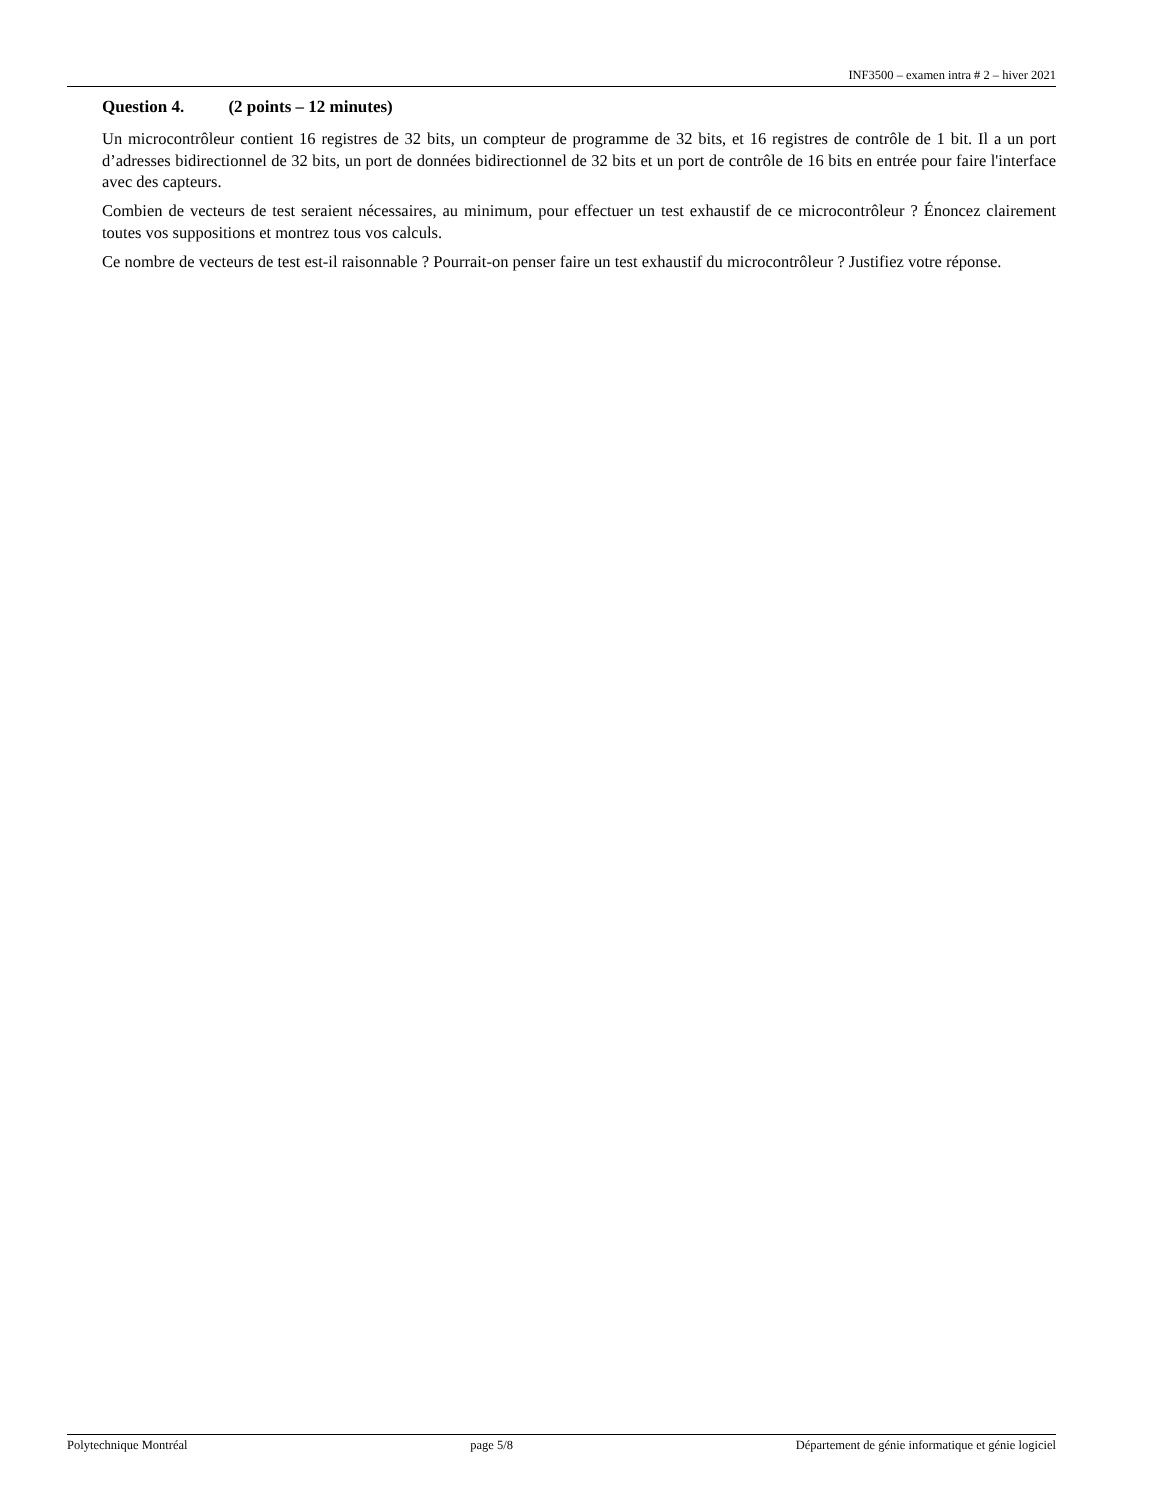INF3500 – examen intra # 2 – hiver 2021
Question 4. (2 points – 12 minutes)
Un microcontrôleur contient 16 registres de 32 bits, un compteur de programme de 32 bits, et 16 registres de contrôle de 1 bit. Il a un port d’adresses bidirectionnel de 32 bits, un port de données bidirectionnel de 32 bits et un port de contrôle de 16 bits en entrée pour faire l'interface avec des capteurs.
Combien de vecteurs de test seraient nécessaires, au minimum, pour effectuer un test exhaustif de ce microcontrôleur ? Énoncez clairement toutes vos suppositions et montrez tous vos calculs.
Ce nombre de vecteurs de test est-il raisonnable ? Pourrait-on penser faire un test exhaustif du microcontrôleur ? Justifiez votre réponse.
Polytechnique Montréal page 5/8 Département de génie informatique et génie logiciel